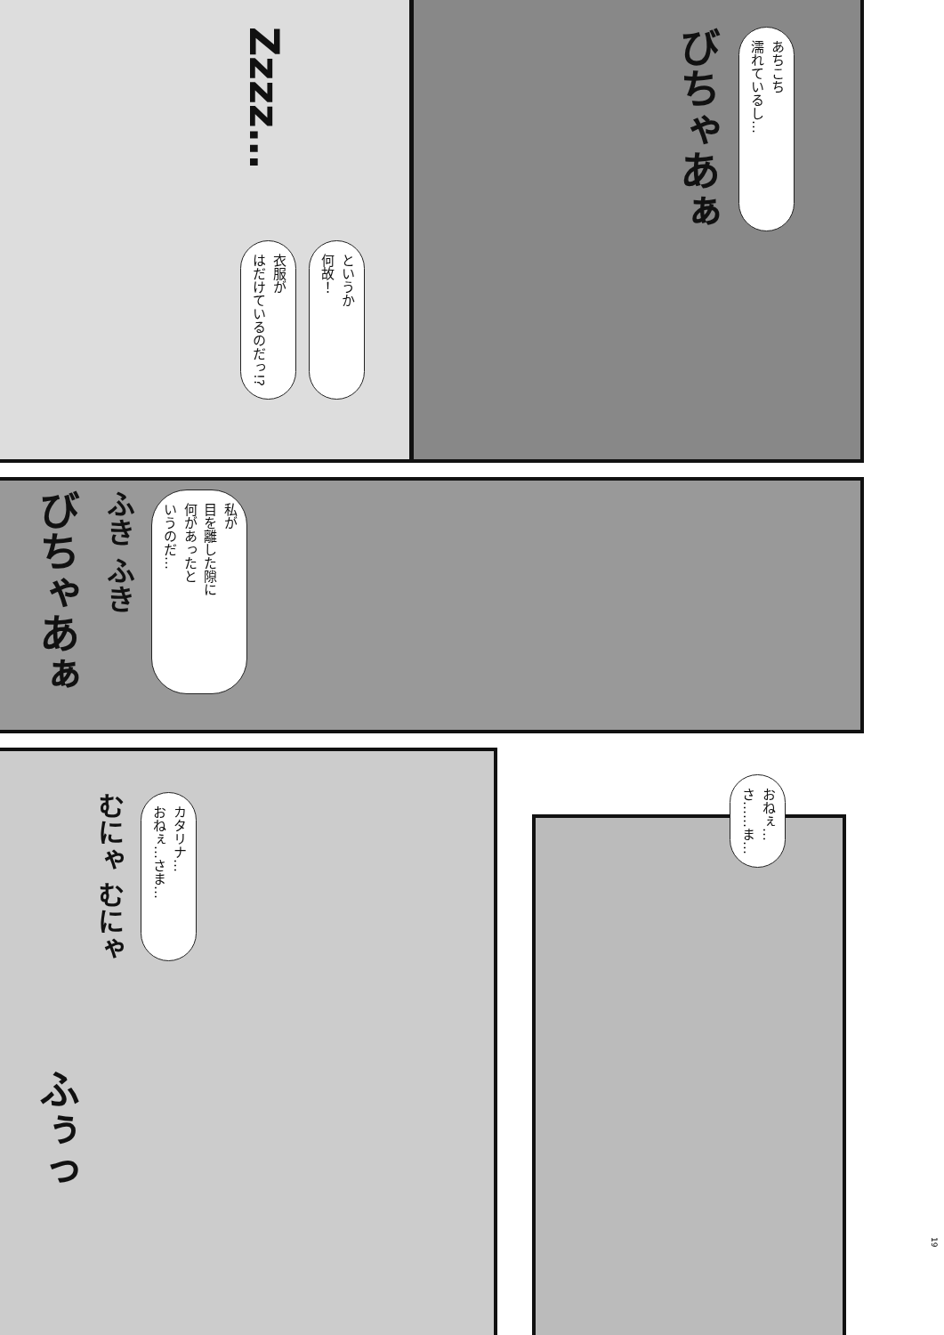Zzzz…
というか
何故！ 衣服が
はだけているのだっ!?
あちこち
濡れているし… びちゃあぁ
私が
目を離した隙に
何があったと
いうのだ… ふき ふき びちゃあぁ
カタリナ…
おねぇ…さま… むにゃ むにゃ
おねぇ…
さ……ま…
ふぅっ
19